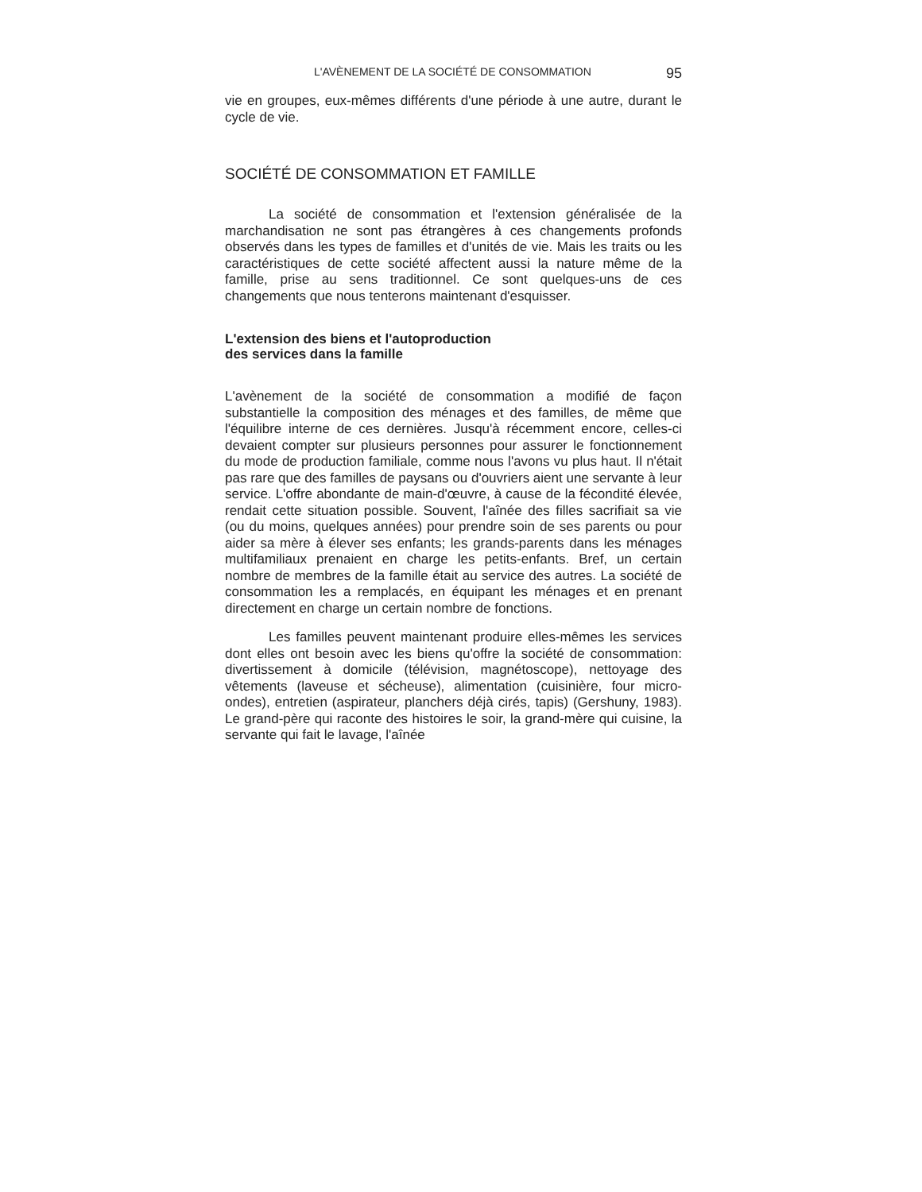L'AVÈNEMENT DE LA SOCIÉTÉ DE CONSOMMATION 95
vie en groupes, eux-mêmes différents d'une période à une autre, durant le cycle de vie.
SOCIÉTÉ DE CONSOMMATION ET FAMILLE
La société de consommation et l'extension généralisée de la marchandisation ne sont pas étrangères à ces changements profonds observés dans les types de familles et d'unités de vie. Mais les traits ou les caractéristiques de cette société affectent aussi la nature même de la famille, prise au sens traditionnel. Ce sont quelques-uns de ces changements que nous tenterons maintenant d'esquisser.
L'extension des biens et l'autoproduction
des services dans la famille
L'avènement de la société de consommation a modifié de façon substantielle la composition des ménages et des familles, de même que l'équilibre interne de ces dernières. Jusqu'à récemment encore, celles-ci devaient compter sur plusieurs personnes pour assurer le fonctionnement du mode de production familiale, comme nous l'avons vu plus haut. Il n'était pas rare que des familles de paysans ou d'ouvriers aient une servante à leur service. L'offre abondante de main-d'œuvre, à cause de la fécondité élevée, rendait cette situation possible. Souvent, l'aînée des filles sacrifiait sa vie (ou du moins, quelques années) pour prendre soin de ses parents ou pour aider sa mère à élever ses enfants; les grands-parents dans les ménages multifamiliaux prenaient en charge les petits-enfants. Bref, un certain nombre de membres de la famille était au service des autres. La société de consommation les a remplacés, en équipant les ménages et en prenant directement en charge un certain nombre de fonctions.
Les familles peuvent maintenant produire elles-mêmes les services dont elles ont besoin avec les biens qu'offre la société de consommation: divertissement à domicile (télévision, magnétoscope), nettoyage des vêtements (laveuse et sécheuse), alimentation (cuisinière, four micro-ondes), entretien (aspirateur, planchers déjà cirés, tapis) (Gershuny, 1983). Le grand-père qui raconte des histoires le soir, la grand-mère qui cuisine, la servante qui fait le lavage, l'aînée